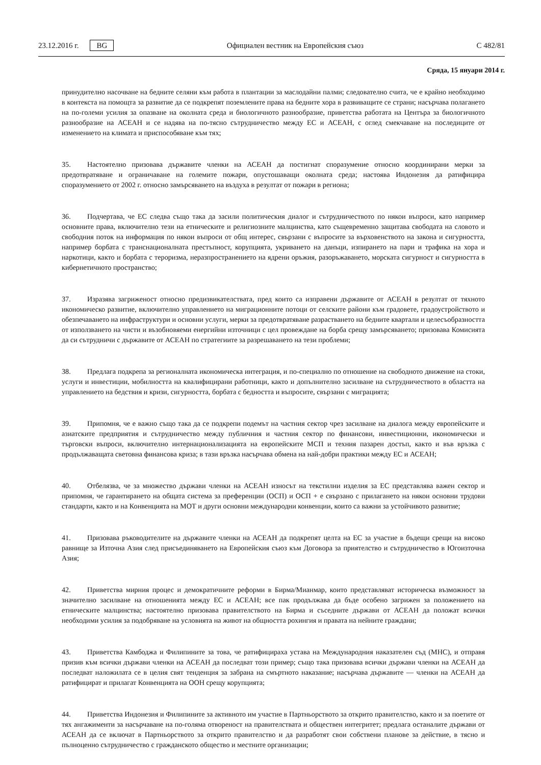23.12.2016 г. BG Официален вестник на Европейския съюз C 482/81
Сряда, 15 януари 2014 г.
принудително насочване на бедните селяни към работа в плантации за маслодайни палми; следователно счита, че е крайно необходимо в контекста на помощта за развитие да се подкрепят поземлените права на бедните хора в развиващите се страни; насърчава полагането на по-големи усилия за опазване на околната среда и биологичното разнообразие, приветства работата на Центъра за биологичното разнообразие на АСЕАН и се надява на по-тясно сътрудничество между ЕС и АСЕАН, с оглед смекчаване на последиците от изменението на климата и приспособяване към тях;
35. Настоятелно призовава държавите членки на АСЕАН да постигнат споразумение относно координирани мерки за предотвратяване и ограничаване на големите пожари, опустошаващи околната среда; настоява Индонезия да ратифицира споразумението от 2002 г. относно замърсяването на въздуха в резултат от пожари в региона;
36. Подчертава, че ЕС следва също така да засили политическия диалог и сътрудничеството по някои въпроси, като например основните права, включително тези на етническите и религиозните малцинства, като същевременно защитава свободата на словото и свободния поток на информация по някои въпроси от общ интерес, свързани с въпросите за върховенството на закона и сигурността, например борбата с транснационалната престъпност, корупцията, укриването на данъци, изпирането на пари и трафика на хора и наркотици, както и борбата с тероризма, неразпространението на ядрени оръжия, разоръжаването, морската сигурност и сигурността в кибернетичното пространство;
37. Изразява загриженост относно предизвикателствата, пред които са изправени държавите от АСЕАН в резултат от тяхното икономическо развитие, включително управлението на миграционните потоци от селските райони към градовете, градоустройството и обезпечаването на инфраструктури и основни услуги, мерки за предотвратяване разрастването на бедните квартали и целесъобразността от използването на чисти и възобновяеми енергийни източници с цел провеждане на борба срещу замърсяването; призовава Комисията да си сътрудничи с държавите от АСЕАН по стратегиите за разрешаването на тези проблеми;
38. Предлага подкрепа за регионалната икономическа интеграция, и по-специално по отношение на свободното движение на стоки, услуги и инвестиции, мобилността на квалифицирани работници, както и допълнително засилване на сътрудничеството в областта на управлението на бедствия и кризи, сигурността, борбата с бедността и въпросите, свързани с миграцията;
39. Припомня, че е важно също така да се подкрепи подемът на частния сектор чрез засилване на диалога между европейските и азиатските предприятия и сътрудничество между публичния и частния сектор по финансови, инвестиционни, икономически и търговски въпроси, включително интернационализацията на европейските МСП и техния пазарен достъп, както и във връзка с продължаващата световна финансова криза; в тази връзка насърчава обмена на най-добри практики между ЕС и АСЕАН;
40. Отбелязва, че за множество държави членки на АСЕАН износът на текстилни изделия за ЕС представлява важен сектор и припомня, че гарантирането на общата система за преференции (ОСП) и ОСП + е свързано с прилагането на някои основни трудови стандарти, както и на Конвенцията на МОТ и други основни международни конвенции, които са важни за устойчивото развитие;
41. Призовава ръководителите на държавите членки на АСЕАН да подкрепят целта на ЕС за участие в бъдещи срещи на високо равнище за Източна Азия след присъединяването на Европейския съюз към Договора за приятелство и сътрудничество в Югоизточна Азия;
42. Приветства мирния процес и демократичните реформи в Бирма/Мианмар, които представляват историческа възможност за значително засилване на отношенията между ЕС и АСЕАН; все пак продължава да бъде особено загрижен за положението на етническите малцинства; настоятелно призовава правителството на Бирма и съседните държави от АСЕАН да положат всички необходими усилия за подобряване на условията на живот на общността рохингия и правата на нейните граждани;
43. Приветства Камбоджа и Филипините за това, че ратифицираха устава на Международния наказателен съд (МНС), и отправя призив към всички държави членки на АСЕАН да последват този пример; също така призовава всички държави членки на АСЕАН да последват наложилата се в целия свят тенденция за забрана на смъртното наказание; насърчава държавите — членки на АСЕАН да ратифицират и прилагат Конвенцията на ООН срещу корупцията;
44. Приветства Индонезия и Филипините за активното им участие в Партньорството за открито правителство, както и за поетите от тях ангажименти за насърчаване на по-голяма отвореност на правителствата и обществен интегритет; предлага останалите държави от АСЕАН да се включат в Партньорството за открито правителство и да разработят свои собствени планове за действие, в тясно и пълноценно сътрудничество с гражданското общество и местните организации;